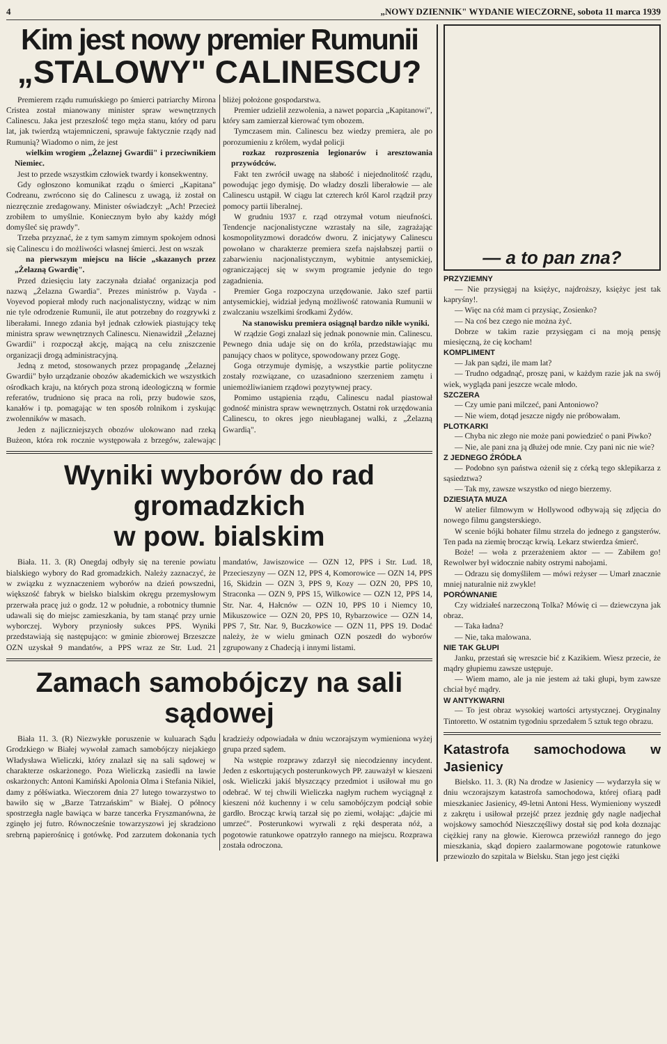4 „NOWY DZIENNIK" WYDANIE WIECZORNE, sobota 11 marca 1939
Kim jest nowy premier Rumunii
„STALOWY" CALINESCU?
Premierem rządu rumuńskiego po śmierci patriarchy Mirona Cristea został mianowany minister spraw wewnętrznych Calinescu. Jaka jest przeszłość tego męża stanu, który od paru lat, jak twierdzą wtajemniczeni, sprawuje faktycznie rządy nad Rumunią? Wiadomo o nim, że jest
wielkim wrogiem „Żelaznej Gwardii" i przeciwnikiem Niemiec.
Jest to przede wszystkim człowiek twardy i konsekwentny.
Gdy ogłoszono komunikat rządu o śmierci „Kapitana" Codreanu, zwrócono się do Calinescu z uwagą, iż został on niezręcznie zredagowany. Minister oświadczył: „Ach! Przecież zrobiłem to umyślnie. Koniecznym było aby każdy mógł domyśleć się prawdy".
Trzeba przyznać, że z tym samym zimnym spokojem odnosi się Calinescu i do możliwości własnej śmierci. Jest on wszak
na pierwszym miejscu na liście „skazanych przez „Żelazną Gwardię".
Przed dziesięciu laty zaczynała działać organizacja pod nazwą „Żelazna Gwardia". Prezes ministrów p. Vayda - Voyevod popierał młody ruch nacjonalistyczny, widząc w nim nie tyle odrodzenie Rumunii, ile atut potrzebny do rozgrywki z liberałami. Innego zdania był jednak człowiek piastujący tekę ministra spraw wewnętrznych Calinescu. Nienawidził „Żelaznej Gwardii" i rozpoczął akcję, mającą na celu zniszczenie organizacji drogą administracyjną.
Jedną z metod, stosowanych przez propagandę „Żelaznej Gwardii" było urządzanie obozów akademickich we wszystkich ośrodkach kraju, na których poza stroną ideologiczną w formie referatów, trudniono się praca na roli, przy budowie szos, kanałów i tp. pomagając w ten sposób rolnikom i zyskując zwolenników w masach.
Jeden z najliczniejszych obozów ulokowano nad rzeką Bużeon, która rok rocznie występowała z brzegów, zalewając bliżej położone gospodarstwa.
Premier udzielił zezwolenia, a nawet poparcia „Kapitanowi", który sam zamierzał kierować tym obozem.
Tymczasem min. Calinescu bez wiedzy premiera, ale po porozumieniu z królem, wydał policji
rozkaz rozproszenia legionarów i aresztowania przywódców.
Fakt ten zwrócił uwagę na słabość i niejednolitość rządu, powodując jego dymisję. Do władzy doszli liberałowie — ale Calinescu ustąpił. W ciągu lat czterech król Karol rządził przy pomocy partii liberalnej.
W grudniu 1937 r. rząd otrzymał votum nieufności. Tendencje nacjonalistyczne wzrastały na sile, zagrażając kosmopolityzmowi doradców dworu. Z inicjatywy Calinescu powołano w charakterze premiera szefa najsłabszej partii o zabarwieniu nacjonalistycznym, wybitnie antysemickiej, ograniczającej się w swym programie jedynie do tego zagadnienia.
Premier Goga rozpoczyna urzędowanie. Jako szef partii antysemickiej, widział jedyną możliwość ratowania Rumunii w zwalczaniu wszelkimi środkami Żydów.
Na stanowisku premiera osiągnął bardzo nikłe wyniki.
W rządzie Gogi znalazł się jednak ponownie min. Calinescu. Pewnego dnia udaje się on do króla, przedstawiając mu panujący chaos w polityce, spowodowany przez Gogę.
Goga otrzymuje dymisję, a wszystkie partie polityczne zostały rozwiązane, co uzasadniono szerzeniem zamętu i uniemożliwianiem rządowi pozytywnej pracy.
Pomimo ustąpienia rządu, Calinescu nadal piastował godność ministra spraw wewnętrznych. Ostatni rok urzędowania Calinescu, to okres jego nieubłaganej walki, z „Żelazną Gwardią".
Wyniki wyborów do rad gromadzkich
w pow. bialskim
Biała. 11. 3. (R) Onegdaj odbyły się na terenie powiatu bialskiego wybory do Rad gromadzkich. Należy zaznaczyć, że w związku z wyznaczeniem wyborów na dzień powszedni, większość fabryk w bielsko bialskim okręgu przemysłowym przerwała pracę już o godz. 12 w południe, a robotnicy tłumnie udawali się do miejsc zamieszkania, by tam stanąć przy urnie wyborczej. Wybory przyniosły sukces PPS. Wyniki przedstawiają się następująco: w gminie zbiorowej Brzeszcze OZN uzyskał 9 mandatów, a PPS wraz ze Str. Lud. 21 mandatów, Jawiszowice — OZN 12, PPS i Str. Lud. 18, Przecieszyny — OZN 12, PPS 4, Komorowice — OZN 14, PPS 16, Skidzin — OZN 3, PPS 9, Kozy — OZN 20, PPS 10, Straconka — OZN 9, PPS 15, Wilkowice — OZN 12, PPS 14, Str. Nar. 4, Hałcnów — OZN 10, PPS 10 i Niemcy 10, Mikuszowice — OZN 20, PPS 10, Rybarzowice — OZN 14, PPS 7, Str. Nar. 9, Buczkowice — OZN 11, PPS 19. Dodać należy, że w wielu gminach OZN poszedł do wyborów zgrupowany z Chadecją i innymi listami.
Zamach samobójczy na sali
sądowej
Biała 11. 3. (R) Niezwykłe poruszenie w kuluarach Sądu Grodzkiego w Białej wywołał zamach samobójczy niejakiego Władysława Wieliczki, który znalazł się na sali sądowej w charakterze oskarżonego. Poza Wieliczką zasiedli na ławie oskarżonych: Antoni Kamiński Apolonia Olma i Stefania Nikiel, damy z półświatka. Wieczorem dnia 27 lutego towarzystwo to bawiło się w „Barze Tatrzańskim" w Białej. O północy spostrzegła nagle bawiąca w barze tancerka Fryszmanówna, że zginęło jej futro. Równocześnie towarzyszowi jej skradziono srebrną papierośnicę i gotówkę. Pod zarzutem dokonania tych kradzieży odpowiadała w dniu wczorajszym wymieniona wyżej grupa przed sądem.
Na wstępie rozprawy zdarzył się niecodzienny incydent. Jeden z eskortujących posterunkowych PP. zauważył w kieszeni osk. Wieliczki jakiś błyszczący przedmiot i usiłował mu go odebrać. W tej chwili Wieliczka nagłym ruchem wyciągnął z kieszeni nóż kuchenny i w celu samobójczym podciął sobie gardło. Brocząc krwią tarzał się po ziemi, wołając: „dajcie mi umrzeć". Posterunkowi wyrwali z ręki desperata nóż, a pogotowie ratunkowe opatrzyło rannego na miejscu. Rozprawa została odroczona.
— a to pan zna?
PRZYZIEMNY
— Nie przysięgaj na księżyc, najdroższy, księżyc jest tak kapryśny!.
— Więc na cóż mam ci przysiąc, Zosienko?
— Na coś bez czego nie można żyć.
Dobrze w takim razie przysięgam ci na moją pensję miesięczną, że cię kocham!
KOMPLIMENT
— Jak pan sądzi, ile mam lat?
— Trudno odgadnąć, proszę pani, w każdym razie jak na swój wiek, wygląda pani jeszcze wcale młodo.
SZCZERA
— Czy umie pani milczeć, pani Antoniowo?
— Nie wiem, dotąd jeszcze nigdy nie próbowałam.
PLOTKARKI
— Chyba nic złego nie może pani powiedzieć o pani Piwko?
— Nie, ale pani zna ją dłużej ode mnie. Czy pani nic nie wie?
Z JEDNEGO ŹRÓDŁA
— Podobno syn państwa ożenił się z córką tego sklepikarza z sąsiedztwa?
— Tak my, zawsze wszystko od niego bierzemy.
DZIESIĄTA MUZA
W atelier filmowym w Hollywood odbywają się zdjęcia do nowego filmu gangsterskiego.
W scenie bójki bohater filmu strzela do jednego z gangsterów. Ten pada na ziemię brocząc krwią. Lekarz stwierdza śmierć.
Boże! — woła z przerażeniem aktor — — Zabiłem go! Rewolwer był widocznie nabity ostrymi nabojami.
— Odrazu się domyśliłem — mówi reżyser — Umarł znacznie mniej naturalnie niż zwykle!
PORÓWNANIE
Czy widziałeś narzeczoną Tolka? Mówię ci — dziewczyna jak obraz.
— Taka ładna?
— Nie, taka malowana.
NIE TAK GŁUPI
Janku, przestań się wreszcie bić z Kazikiem. Wiesz przecie, że mądry głupiemu zawsze ustępuje.
— Wiem mamo, ale ja nie jestem aż taki głupi, bym zawsze chciał być mądry.
W ANTYKWARNI
— To jest obraz wysokiej wartości artystycznej. Oryginalny Tintoretto. W ostatnim tygodniu sprzedałem 5 sztuk tego obrazu.
Katastrofa samochodowa w Jasienicy
Bielsko. 11. 3. (R) Na drodze w Jasienicy — wydarzyła się w dniu wczorajszym katastrofa samochodowa, której ofiarą padł mieszkaniec Jasienicy, 49-letni Antoni Hess. Wymieniony wyszedł z zakrętu i usiłował przejść przez jezdnię gdy nagle nadjechał wojskowy samochód Nieszczęśliwy dostał się pod koła doznając ciężkiej rany na głowie. Kierowca przewiózł rannego do jego mieszkania, skąd dopiero zaalarmowane pogotowie ratunkowe przewiozło do szpitala w Bielsku. Stan jego jest ciężki